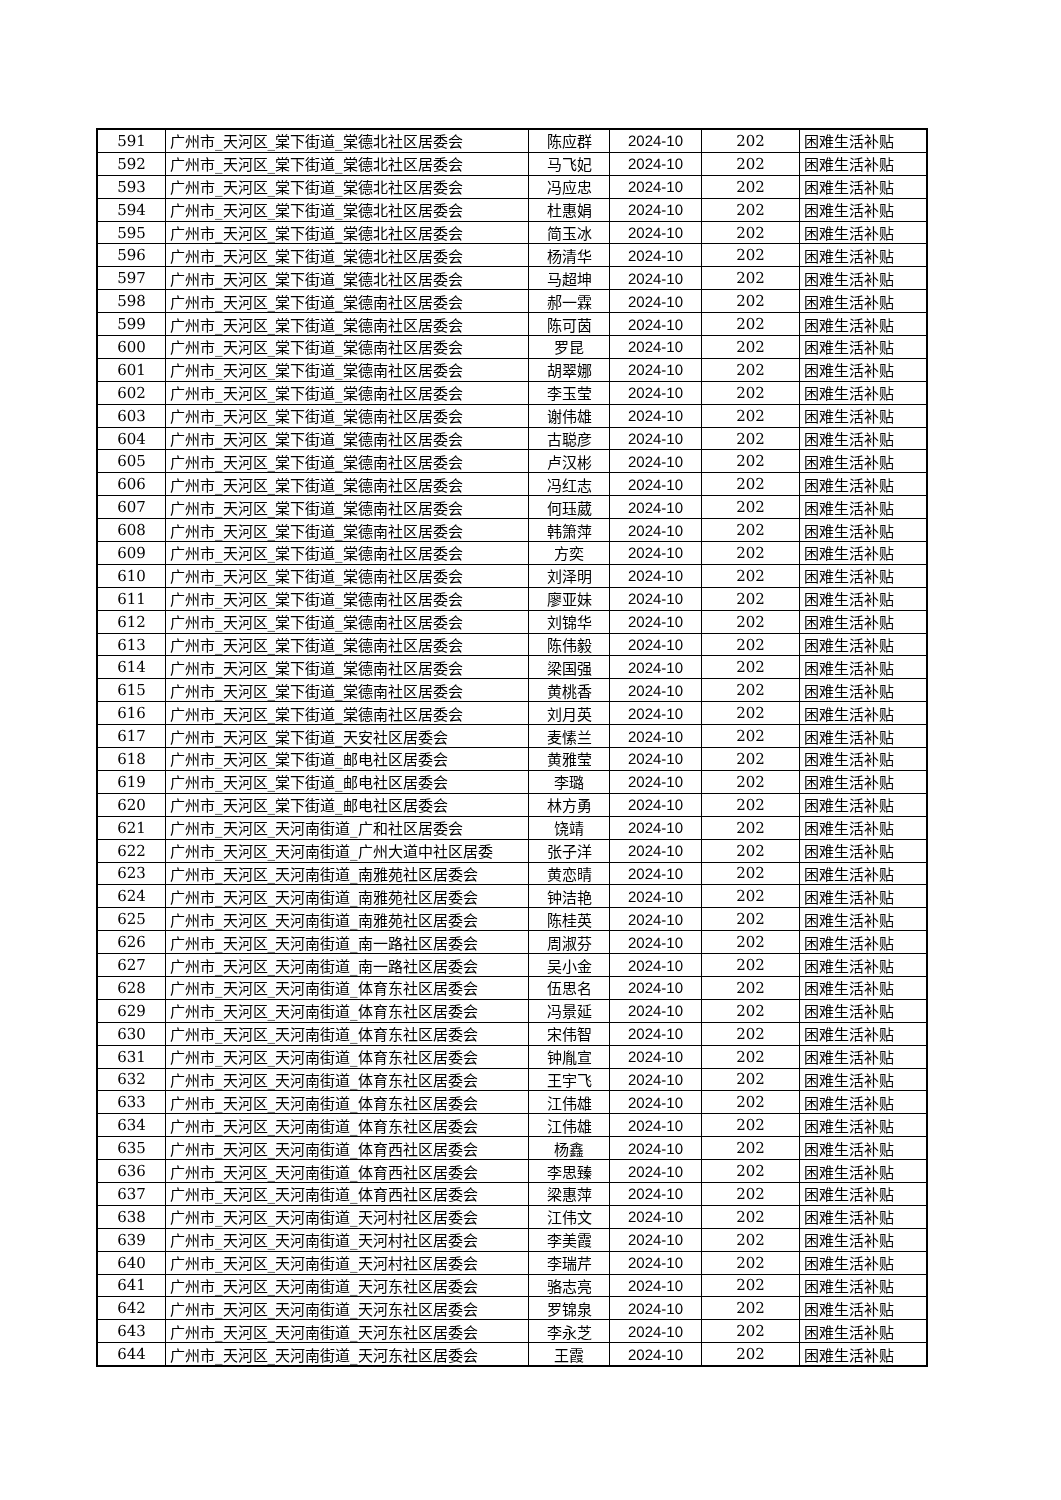| 591 | 广州市_天河区_棠下街道_棠德北社区居委会 | 陈应群 | 2024-10 | 202 | 困难生活补贴 |
| 592 | 广州市_天河区_棠下街道_棠德北社区居委会 | 马飞妃 | 2024-10 | 202 | 困难生活补贴 |
| 593 | 广州市_天河区_棠下街道_棠德北社区居委会 | 冯应忠 | 2024-10 | 202 | 困难生活补贴 |
| 594 | 广州市_天河区_棠下街道_棠德北社区居委会 | 杜惠娟 | 2024-10 | 202 | 困难生活补贴 |
| 595 | 广州市_天河区_棠下街道_棠德北社区居委会 | 简玉冰 | 2024-10 | 202 | 困难生活补贴 |
| 596 | 广州市_天河区_棠下街道_棠德北社区居委会 | 杨清华 | 2024-10 | 202 | 困难生活补贴 |
| 597 | 广州市_天河区_棠下街道_棠德北社区居委会 | 马超坤 | 2024-10 | 202 | 困难生活补贴 |
| 598 | 广州市_天河区_棠下街道_棠德南社区居委会 | 郝一霖 | 2024-10 | 202 | 困难生活补贴 |
| 599 | 广州市_天河区_棠下街道_棠德南社区居委会 | 陈可茵 | 2024-10 | 202 | 困难生活补贴 |
| 600 | 广州市_天河区_棠下街道_棠德南社区居委会 | 罗昆 | 2024-10 | 202 | 困难生活补贴 |
| 601 | 广州市_天河区_棠下街道_棠德南社区居委会 | 胡翠娜 | 2024-10 | 202 | 困难生活补贴 |
| 602 | 广州市_天河区_棠下街道_棠德南社区居委会 | 李玉莹 | 2024-10 | 202 | 困难生活补贴 |
| 603 | 广州市_天河区_棠下街道_棠德南社区居委会 | 谢伟雄 | 2024-10 | 202 | 困难生活补贴 |
| 604 | 广州市_天河区_棠下街道_棠德南社区居委会 | 古聪彦 | 2024-10 | 202 | 困难生活补贴 |
| 605 | 广州市_天河区_棠下街道_棠德南社区居委会 | 卢汉彬 | 2024-10 | 202 | 困难生活补贴 |
| 606 | 广州市_天河区_棠下街道_棠德南社区居委会 | 冯红志 | 2024-10 | 202 | 困难生活补贴 |
| 607 | 广州市_天河区_棠下街道_棠德南社区居委会 | 何珏葳 | 2024-10 | 202 | 困难生活补贴 |
| 608 | 广州市_天河区_棠下街道_棠德南社区居委会 | 韩箫萍 | 2024-10 | 202 | 困难生活补贴 |
| 609 | 广州市_天河区_棠下街道_棠德南社区居委会 | 方奕 | 2024-10 | 202 | 困难生活补贴 |
| 610 | 广州市_天河区_棠下街道_棠德南社区居委会 | 刘泽明 | 2024-10 | 202 | 困难生活补贴 |
| 611 | 广州市_天河区_棠下街道_棠德南社区居委会 | 廖亚妹 | 2024-10 | 202 | 困难生活补贴 |
| 612 | 广州市_天河区_棠下街道_棠德南社区居委会 | 刘锦华 | 2024-10 | 202 | 困难生活补贴 |
| 613 | 广州市_天河区_棠下街道_棠德南社区居委会 | 陈伟毅 | 2024-10 | 202 | 困难生活补贴 |
| 614 | 广州市_天河区_棠下街道_棠德南社区居委会 | 梁国强 | 2024-10 | 202 | 困难生活补贴 |
| 615 | 广州市_天河区_棠下街道_棠德南社区居委会 | 黄桃香 | 2024-10 | 202 | 困难生活补贴 |
| 616 | 广州市_天河区_棠下街道_棠德南社区居委会 | 刘月英 | 2024-10 | 202 | 困难生活补贴 |
| 617 | 广州市_天河区_棠下街道_天安社区居委会 | 麦愫兰 | 2024-10 | 202 | 困难生活补贴 |
| 618 | 广州市_天河区_棠下街道_邮电社区居委会 | 黄雅莹 | 2024-10 | 202 | 困难生活补贴 |
| 619 | 广州市_天河区_棠下街道_邮电社区居委会 | 李璐 | 2024-10 | 202 | 困难生活补贴 |
| 620 | 广州市_天河区_棠下街道_邮电社区居委会 | 林方勇 | 2024-10 | 202 | 困难生活补贴 |
| 621 | 广州市_天河区_天河南街道_广和社区居委会 | 饶靖 | 2024-10 | 202 | 困难生活补贴 |
| 622 | 广州市_天河区_天河南街道_广州大道中社区居委 | 张子洋 | 2024-10 | 202 | 困难生活补贴 |
| 623 | 广州市_天河区_天河南街道_南雅苑社区居委会 | 黄恋晴 | 2024-10 | 202 | 困难生活补贴 |
| 624 | 广州市_天河区_天河南街道_南雅苑社区居委会 | 钟洁艳 | 2024-10 | 202 | 困难生活补贴 |
| 625 | 广州市_天河区_天河南街道_南雅苑社区居委会 | 陈桂英 | 2024-10 | 202 | 困难生活补贴 |
| 626 | 广州市_天河区_天河南街道_南一路社区居委会 | 周淑芬 | 2024-10 | 202 | 困难生活补贴 |
| 627 | 广州市_天河区_天河南街道_南一路社区居委会 | 吴小金 | 2024-10 | 202 | 困难生活补贴 |
| 628 | 广州市_天河区_天河南街道_体育东社区居委会 | 伍思名 | 2024-10 | 202 | 困难生活补贴 |
| 629 | 广州市_天河区_天河南街道_体育东社区居委会 | 冯景延 | 2024-10 | 202 | 困难生活补贴 |
| 630 | 广州市_天河区_天河南街道_体育东社区居委会 | 宋伟智 | 2024-10 | 202 | 困难生活补贴 |
| 631 | 广州市_天河区_天河南街道_体育东社区居委会 | 钟胤宣 | 2024-10 | 202 | 困难生活补贴 |
| 632 | 广州市_天河区_天河南街道_体育东社区居委会 | 王宇飞 | 2024-10 | 202 | 困难生活补贴 |
| 633 | 广州市_天河区_天河南街道_体育东社区居委会 | 江伟雄 | 2024-10 | 202 | 困难生活补贴 |
| 634 | 广州市_天河区_天河南街道_体育东社区居委会 | 江伟雄 | 2024-10 | 202 | 困难生活补贴 |
| 635 | 广州市_天河区_天河南街道_体育西社区居委会 | 杨鑫 | 2024-10 | 202 | 困难生活补贴 |
| 636 | 广州市_天河区_天河南街道_体育西社区居委会 | 李思臻 | 2024-10 | 202 | 困难生活补贴 |
| 637 | 广州市_天河区_天河南街道_体育西社区居委会 | 梁惠萍 | 2024-10 | 202 | 困难生活补贴 |
| 638 | 广州市_天河区_天河南街道_天河村社区居委会 | 江伟文 | 2024-10 | 202 | 困难生活补贴 |
| 639 | 广州市_天河区_天河南街道_天河村社区居委会 | 李美霞 | 2024-10 | 202 | 困难生活补贴 |
| 640 | 广州市_天河区_天河南街道_天河村社区居委会 | 李瑞芹 | 2024-10 | 202 | 困难生活补贴 |
| 641 | 广州市_天河区_天河南街道_天河东社区居委会 | 骆志亮 | 2024-10 | 202 | 困难生活补贴 |
| 642 | 广州市_天河区_天河南街道_天河东社区居委会 | 罗锦泉 | 2024-10 | 202 | 困难生活补贴 |
| 643 | 广州市_天河区_天河南街道_天河东社区居委会 | 李永芝 | 2024-10 | 202 | 困难生活补贴 |
| 644 | 广州市_天河区_天河南街道_天河东社区居委会 | 王霞 | 2024-10 | 202 | 困难生活补贴 |